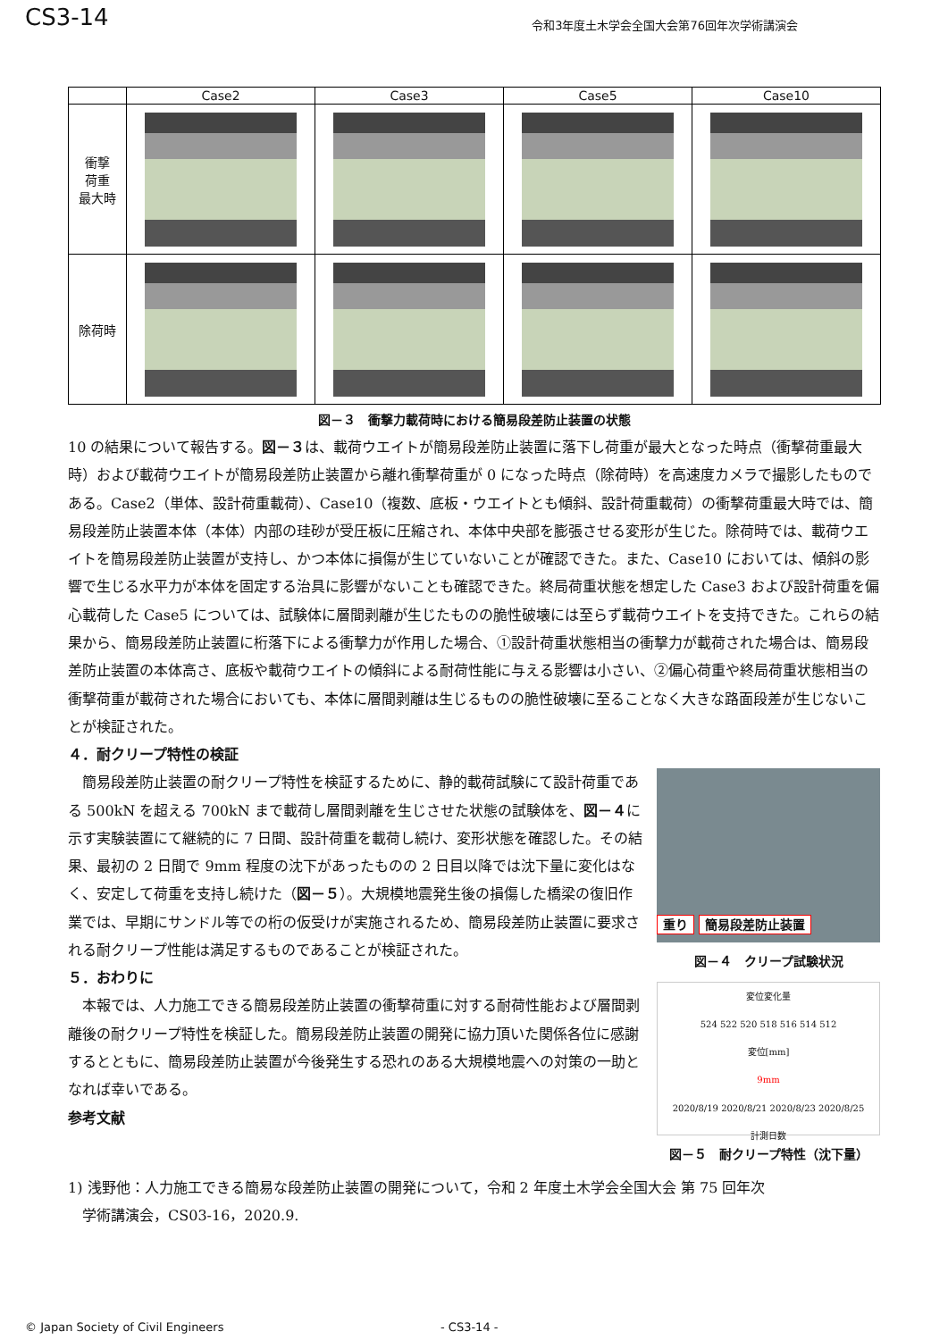CS3-14
令和3年度土木学会全国大会第76回年次学術講演会
| | Case2 | Case3 | Case5 | Case10 |
| --- | --- | --- | --- | --- |
| 衝撃 荷重 最大時 | | | | |
| 除荷時 | | | | |
図－３　衝撃力載荷時における簡易段差防止装置の状態
10 の結果について報告する。図－３は、載荷ウエイトが簡易段差防止装置に落下し荷重が最大となった時点（衝撃荷重最大時）および載荷ウエイトが簡易段差防止装置から離れ衝撃荷重が 0 になった時点（除荷時）を高速度カメラで撮影したものである。Case2（単体、設計荷重載荷）、Case10（複数、底板・ウエイトとも傾斜、設計荷重載荷）の衝撃荷重最大時では、簡易段差防止装置本体（本体）内部の珪砂が受圧板に圧縮され、本体中央部を膨張させる変形が生じた。除荷時では、載荷ウエイトを簡易段差防止装置が支持し、かつ本体に損傷が生じていないことが確認できた。また、Case10 においては、傾斜の影響で生じる水平力が本体を固定する治具に影響がないことも確認できた。終局荷重状態を想定した Case3 および設計荷重を偏心載荷した Case5 については、試験体に層間剥離が生じたものの脆性破壊には至らず載荷ウエイトを支持できた。これらの結果から、簡易段差防止装置に桁落下による衝撃力が作用した場合、①設計荷重状態相当の衝撃力が載荷された場合は、簡易段差防止装置の本体高さ、底板や載荷ウエイトの傾斜による耐荷性能に与える影響は小さい、②偏心荷重や終局荷重状態相当の衝撃荷重が載荷された場合においても、本体に層間剥離は生じるものの脆性破壊に至ることなく大きな路面段差が生じないことが検証された。
４．耐クリープ特性の検証
　簡易段差防止装置の耐クリープ特性を検証するために、静的載荷試験にて設計荷重である 500kN を超える 700kN まで載荷し層間剥離を生じさせた状態の試験体を、図－４に示す実験装置にて継続的に 7 日間、設計荷重を載荷し続け、変形状態を確認した。その結果、最初の 2 日間で 9mm 程度の沈下があったものの 2 日目以降では沈下量に変化はなく、安定して荷重を支持し続けた（図－５）。大規模地震発生後の損傷した橋梁の復旧作業では、早期にサンドル等での桁の仮受けが実施されるため、簡易段差防止装置に要求される耐クリープ性能は満足するものであることが検証された。
５．おわりに
　本報では、人力施工できる簡易段差防止装置の衝撃荷重に対する耐荷性能および層間剥離後の耐クリープ特性を検証した。簡易段差防止装置の開発に協力頂いた関係各位に感謝するとともに、簡易段差防止装置が今後発生する恐れのある大規模地震への対策の一助となれば幸いである。
参考文献
重り 簡易段差防止装置
図－４　クリープ試験状況
変位変化量
524 522 520 518 516 514 512
変位[mm]
9mm
2020/8/19 2020/8/21 2020/8/23 2020/8/25
計測日数
図－５　耐クリープ特性（沈下量）
1) 浅野他：人力施工できる簡易な段差防止装置の開発について，令和 2 年度土木学会全国大会 第 75 回年次
　学術講演会，CS03-16，2020.9.
© Japan Society of Civil Engineers - CS3-14 -